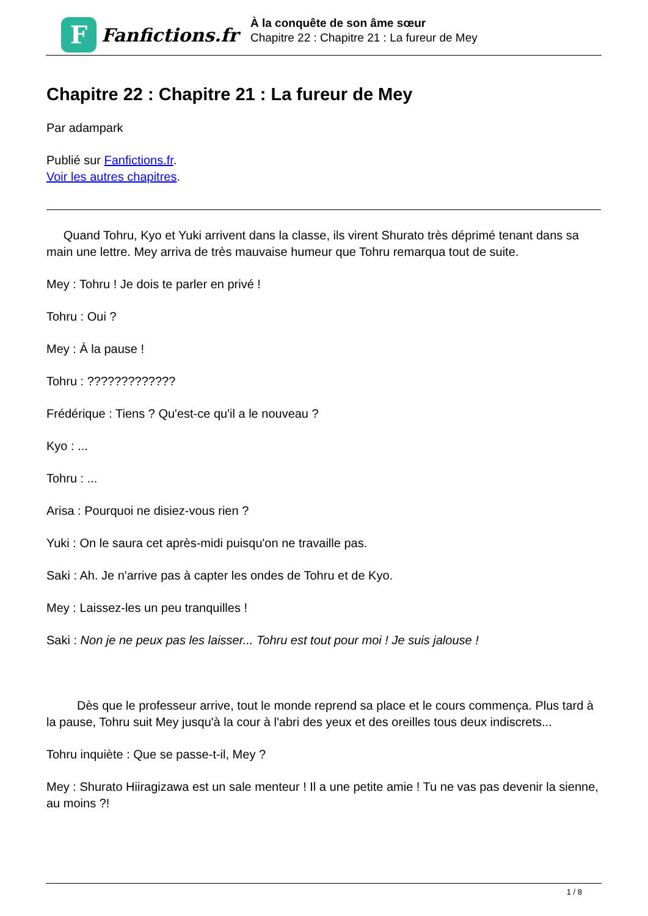F
Fanfictions.fr
À la conquête de son âme sœur
Chapitre 22 : Chapitre 21 : La fureur de Mey
Chapitre 22 : Chapitre 21 : La fureur de Mey
Par adampark
Publié sur Fanfictions.fr.
Voir les autres chapitres.
Quand Tohru, Kyo et Yuki arrivent dans la classe, ils virent Shurato très déprimé tenant dans sa main une lettre. Mey arriva de très mauvaise humeur que Tohru remarqua tout de suite.
Mey : Tohru ! Je dois te parler en privé !
Tohru : Oui ?
Mey : À la pause !
Tohru : ?????????????
Frédérique : Tiens ? Qu'est-ce qu'il a le nouveau ?
Kyo : ...
Tohru : ...
Arisa : Pourquoi ne disiez-vous rien ?
Yuki : On le saura cet après-midi puisqu'on ne travaille pas.
Saki : Ah. Je n'arrive pas à capter les ondes de Tohru et de Kyo.
Mey : Laissez-les un peu tranquilles !
Saki : Non je ne peux pas les laisser... Tohru est tout pour moi ! Je suis jalouse !
Dès que le professeur arrive, tout le monde reprend sa place et le cours commença. Plus tard à la pause, Tohru suit Mey jusqu'à la cour à l'abri des yeux et des oreilles tous deux indiscrets...
Tohru inquiète : Que se passe-t-il, Mey ?
Mey : Shurato Hiiragizawa est un sale menteur ! Il a une petite amie ! Tu ne vas pas devenir la sienne, au moins ?!
1 / 8